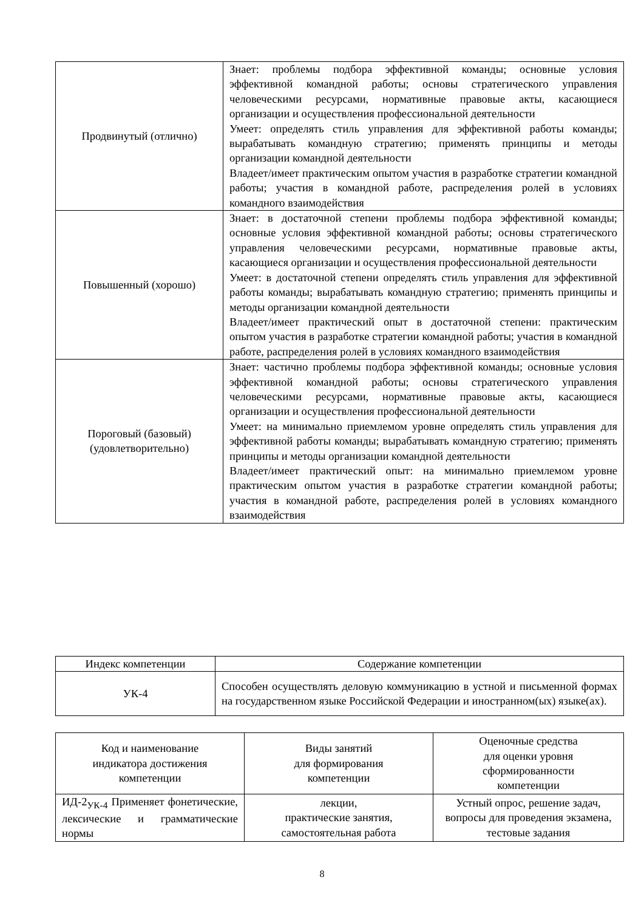| Продвинутый (отлично) | Знает: проблемы подбора эффективной команды; основные условия эффективной командной работы; основы стратегического управления человеческими ресурсами, нормативные правовые акты, касающиеся организации и осуществления профессиональной деятельности Умеет: определять стиль управления для эффективной работы команды; вырабатывать командную стратегию; применять принципы и методы организации командной деятельности Владеет/имеет практическим опытом участия в разработке стратегии командной работы; участия в командной работе, распределения ролей в условиях командного взаимодействия |
| Повышенный (хорошо) | Знает: в достаточной степени проблемы подбора эффективной команды; основные условия эффективной командной работы; основы стратегического управления человеческими ресурсами, нормативные правовые акты, касающиеся организации и осуществления профессиональной деятельности Умеет: в достаточной степени определять стиль управления для эффективной работы команды; вырабатывать командную стратегию; применять принципы и методы организации командной деятельности Владеет/имеет практический опыт в достаточной степени: практическим опытом участия в разработке стратегии командной работы; участия в командной работе, распределения ролей в условиях командного взаимодействия |
| Пороговый (базовый) (удовлетворительно) | Знает: частично проблемы подбора эффективной команды; основные условия эффективной командной работы; основы стратегического управления человеческими ресурсами, нормативные правовые акты, касающиеся организации и осуществления профессиональной деятельности Умеет: на минимально приемлемом уровне определять стиль управления для эффективной работы команды; вырабатывать командную стратегию; применять принципы и методы организации командной деятельности Владеет/имеет практический опыт: на минимально приемлемом уровне практическим опытом участия в разработке стратегии командной работы; участия в командной работе, распределения ролей в условиях командного взаимодействия |
| Индекс компетенции | Содержание компетенции |
| --- | --- |
| УК-4 | Способен осуществлять деловую коммуникацию в устной и письменной формах на государственном языке Российской Федерации и иностранном(ых) языке(ах). |
| Код и наименование индикатора достижения компетенции | Виды занятий для формирования компетенции | Оценочные средства для оценки уровня сформированности компетенции |
| --- | --- | --- |
| ИД-2<sub>УК-4</sub> Применяет фонетические, лексические и грамматические нормы | лекции, практические занятия, самостоятельная работа | Устный опрос, решение задач, вопросы для проведения экзамена, тестовые задания |
8